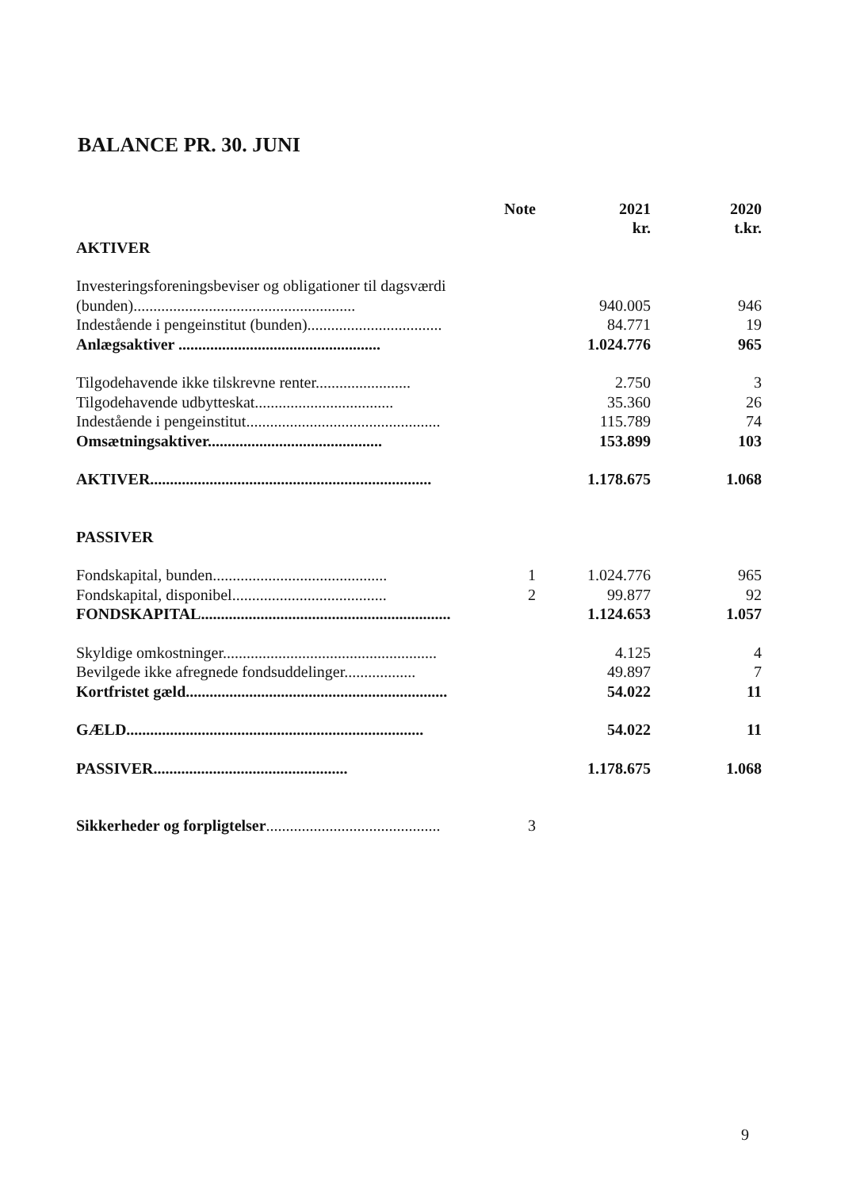BALANCE PR. 30. JUNI
| | Note | 2021 | 2020 |
| --- | --- | --- | --- |
| | | kr. | t.kr. |
| AKTIVER | | | |
| Investeringsforeningsbeviser og obligationer til dagsværdi | | | |
| (bunden)........................................................ | | 940.005 | 946 |
| Indestående i pengeinstitut (bunden).................................. | | 84.771 | 19 |
| Anlægsaktiver ................................................... | | 1.024.776 | 965 |
| Tilgodehavende ikke tilskrevne renter........................ | | 2.750 | 3 |
| Tilgodehavende udbytteskat................................... | | 35.360 | 26 |
| Indestående i pengeinstitut................................................. | | 115.789 | 74 |
| Omsætningsaktiver............................................ | | 153.899 | 103 |
| AKTIVER....................................................................... | | 1.178.675 | 1.068 |
| PASSIVER | | | |
| Fondskapital, bunden............................................ | 1 | 1.024.776 | 965 |
| Fondskapital, disponibel....................................... | 2 | 99.877 | 92 |
| FONDSKAPITAL............................................................... | | 1.124.653 | 1.057 |
| Skyldige omkostninger...................................................... | | 4.125 | 4 |
| Bevilgede ikke afregnede fondsuddelinger.................. | | 49.897 | 7 |
| Kortfristet gæld.................................................................. | | 54.022 | 11 |
| GÆLD........................................................................... | | 54.022 | 11 |
| PASSIVER................................................. | | 1.178.675 | 1.068 |
| Sikkerheder og forpligtelser ............................................ | 3 | | |
9